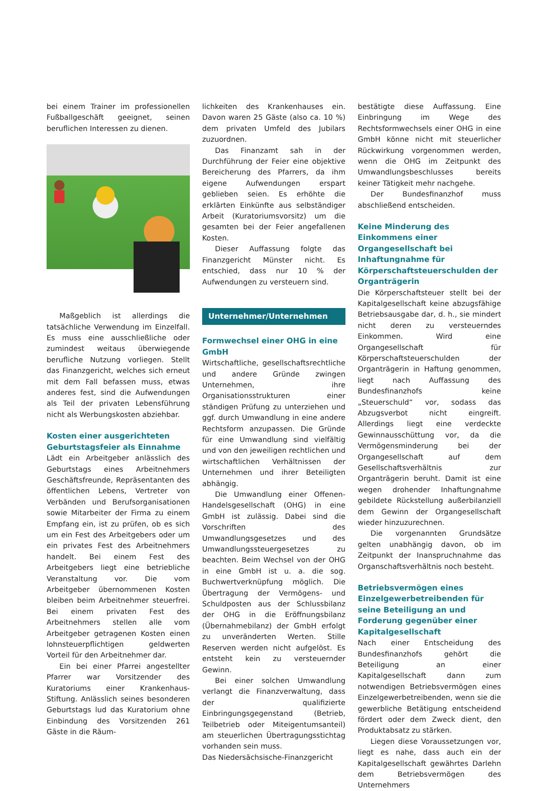bei einem Trainer im professionellen Fußballgeschäft geeignet, seinen beruflichen Interessen zu dienen.
Maßgeblich ist allerdings die tatsächliche Verwendung im Einzelfall. Es muss eine ausschließliche oder zumindest weitaus überwiegende berufliche Nutzung vorliegen. Stellt das Finanzgericht, welches sich erneut mit dem Fall befassen muss, etwas anderes fest, sind die Aufwendungen als Teil der privaten Lebensführung nicht als Werbungskosten abziehbar.
Kosten einer ausgerichteten Geburtstagsfeier als Einnahme
Lädt ein Arbeitgeber anlässlich des Geburtstags eines Arbeitnehmers Geschäftsfreunde, Repräsentanten des öffentlichen Lebens, Vertreter von Verbänden und Berufsorganisationen sowie Mitarbeiter der Firma zu einem Empfang ein, ist zu prüfen, ob es sich um ein Fest des Arbeitgebers oder um ein privates Fest des Arbeitnehmers handelt. Bei einem Fest des Arbeitgebers liegt eine betriebliche Veranstaltung vor. Die vom Arbeitgeber übernommenen Kosten bleiben beim Arbeitnehmer steuerfrei. Bei einem privaten Fest des Arbeitnehmers stellen alle vom Arbeitgeber getragenen Kosten einen lohnsteuerpflichtigen geldwerten Vorteil für den Arbeitnehmer dar.
Ein bei einer Pfarrei angestellter Pfarrer war Vorsitzender des Kuratoriums einer Krankenhaus-Stiftung. Anlässlich seines besonderen Geburtstags lud das Kuratorium ohne Einbindung des Vorsitzenden 261 Gäste in die Räum-
lichkeiten des Krankenhauses ein. Davon waren 25 Gäste (also ca. 10 %) dem privaten Umfeld des Jubilars zuzuordnen.
Das Finanzamt sah in der Durchführung der Feier eine objektive Bereicherung des Pfarrers, da ihm eigene Aufwendungen erspart geblieben seien. Es erhöhte die erklärten Einkünfte aus selbständiger Arbeit (Kuratoriumsvorsitz) um die gesamten bei der Feier angefallenen Kosten.
Dieser Auffassung folgte das Finanzgericht Münster nicht. Es entschied, dass nur 10 % der Aufwendungen zu versteuern sind.
Unternehmer/Unternehmen
Formwechsel einer OHG in eine GmbH
Wirtschaftliche, gesellschaftsrechtliche und andere Gründe zwingen Unternehmen, ihre Organisationsstrukturen einer ständigen Prüfung zu unterziehen und ggf. durch Umwandlung in eine andere Rechtsform anzupassen. Die Gründe für eine Umwandlung sind vielfältig und von den jeweiligen rechtlichen und wirtschaftlichen Verhältnissen der Unternehmen und ihrer Beteiligten abhängig.
Die Umwandlung einer Offenen-Handelsgesellschaft (OHG) in eine GmbH ist zulässig. Dabei sind die Vorschriften des Umwandlungsgesetzes und des Umwandlungssteuergesetzes zu beachten. Beim Wechsel von der OHG in eine GmbH ist u. a. die sog. Buchwertverknüpfung möglich. Die Übertragung der Vermögens- und Schuldposten aus der Schlussbilanz der OHG in die Eröffnungsbilanz (Übernahmebilanz) der GmbH erfolgt zu unveränderten Werten. Stille Reserven werden nicht aufgelöst. Es entsteht kein zu versteuernder Gewinn.
Bei einer solchen Umwandlung verlangt die Finanzverwaltung, dass der qualifizierte Einbringungsgegenstand (Betrieb, Teilbetrieb oder Miteigentumsanteil) am steuerlichen Übertragungsstichtag vorhanden sein muss.
Das Niedersächsische-Finanzgericht
bestätigte diese Auffassung. Eine Einbringung im Wege des Rechtsformwechsels einer OHG in eine GmbH könne nicht mit steuerlicher Rückwirkung vorgenommen werden, wenn die OHG im Zeitpunkt des Umwandlungsbeschlusses bereits keiner Tätigkeit mehr nachgehe.
Der Bundesfinanzhof muss abschließend entscheiden.
Keine Minderung des Einkommens einer Organgesellschaft bei Inhaftungnahme für Körperschaftsteuerschulden der Organträgerin
Die Körperschaftsteuer stellt bei der Kapitalgesellschaft keine abzugsfähige Betriebsausgabe dar, d. h., sie mindert nicht deren zu versteuerndes Einkommen. Wird eine Organgesellschaft für Körperschaftsteuerschulden der Organträgerin in Haftung genommen, liegt nach Auffassung des Bundesfinanzhofs keine „Steuerschuld“ vor, sodass das Abzugsverbot nicht eingreift. Allerdings liegt eine verdeckte Gewinnausschüttung vor, da die Vermögensminderung bei der Organgesellschaft auf dem Gesellschaftsverhältnis zur Organträgerin beruht. Damit ist eine wegen drohender Inhaftungnahme gebildete Rückstellung außerbilanziell dem Gewinn der Organgesellschaft wieder hinzuzurechnen.
Die vorgenannten Grundsätze gelten unabhängig davon, ob im Zeitpunkt der Inanspruchnahme das Organschaftsverhältnis noch besteht.
Betriebsvermögen eines Einzelgewerbetreibenden für seine Beteiligung an und Forderung gegenüber einer Kapitalgesellschaft
Nach einer Entscheidung des Bundesfinanzhofs gehört die Beteiligung an einer Kapitalgesellschaft dann zum notwendigen Betriebsvermögen eines Einzelgewerbetreibenden, wenn sie die gewerbliche Betätigung entscheidend fördert oder dem Zweck dient, den Produktabsatz zu stärken.
Liegen diese Voraussetzungen vor, liegt es nahe, dass auch ein der Kapitalgesellschaft gewährtes Darlehn dem Betriebsvermögen des Unternehmers